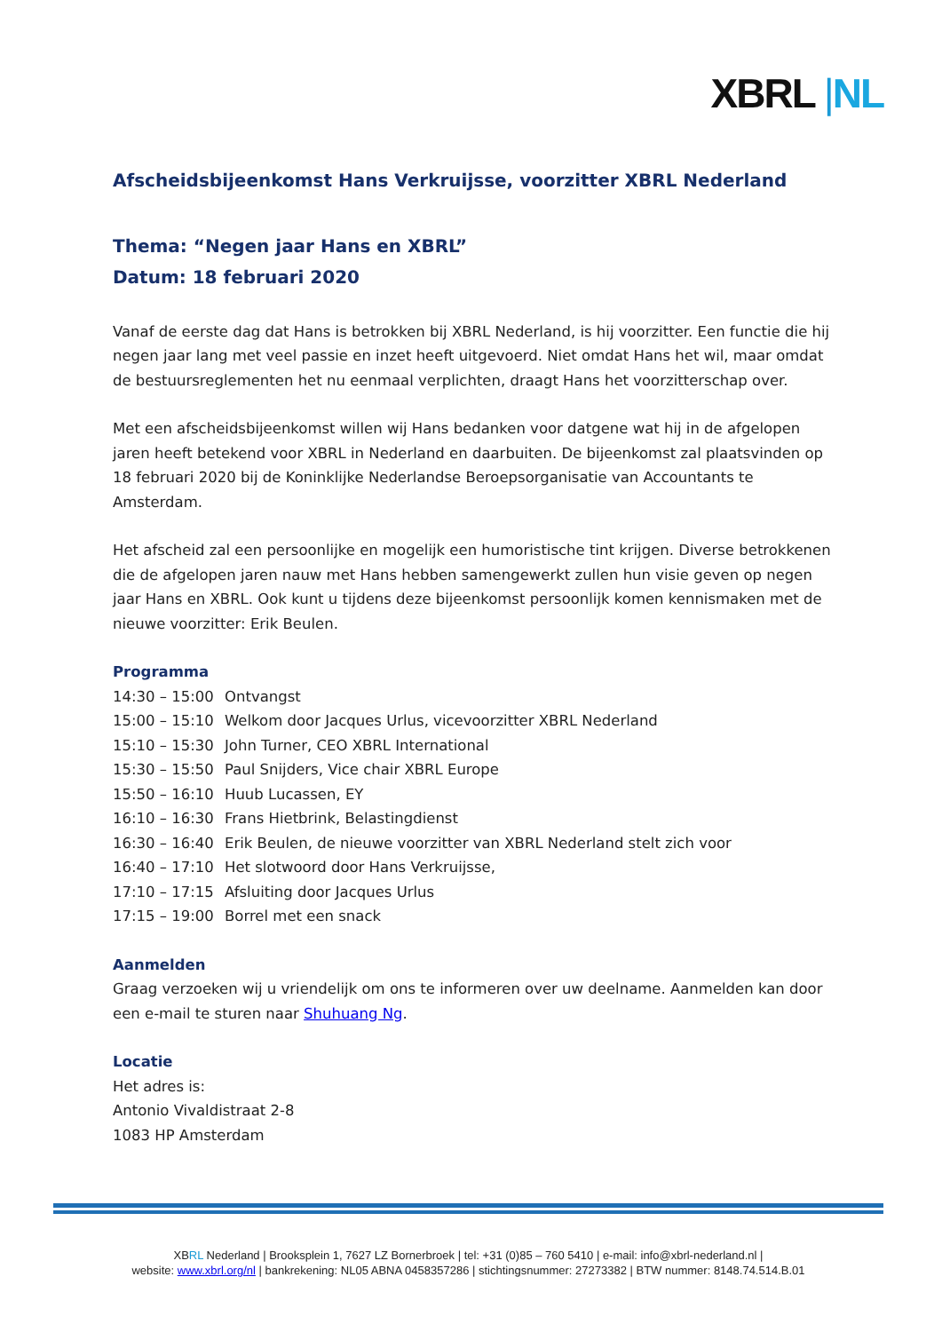XBRL |NL
Afscheidsbijeenkomst Hans Verkruijsse, voorzitter XBRL Nederland
Thema: “Negen jaar Hans en XBRL”
Datum: 18 februari 2020
Vanaf de eerste dag dat Hans is betrokken bij XBRL Nederland, is hij voorzitter. Een functie die hij negen jaar lang met veel passie en inzet heeft uitgevoerd. Niet omdat Hans het wil, maar omdat de bestuursreglementen het nu eenmaal verplichten, draagt Hans het voorzitterschap over.
Met een afscheidsbijeenkomst willen wij Hans bedanken voor datgene wat hij in de afgelopen jaren heeft betekend voor XBRL in Nederland en daarbuiten. De bijeenkomst zal plaatsvinden op 18 februari 2020 bij de Koninklijke Nederlandse Beroepsorganisatie van Accountants te Amsterdam.
Het afscheid zal een persoonlijke en mogelijk een humoristische tint krijgen. Diverse betrokkenen die de afgelopen jaren nauw met Hans hebben samengewerkt zullen hun visie geven op negen jaar Hans en XBRL. Ook kunt u tijdens deze bijeenkomst persoonlijk komen kennismaken met de nieuwe voorzitter: Erik Beulen.
Programma
| 14:30 – 15:00 | Ontvangst |
| 15:00 – 15:10 | Welkom door Jacques Urlus, vicevoorzitter XBRL Nederland |
| 15:10 – 15:30 | John Turner, CEO XBRL International |
| 15:30 – 15:50 | Paul Snijders, Vice chair XBRL Europe |
| 15:50 – 16:10 | Huub Lucassen, EY |
| 16:10 – 16:30 | Frans Hietbrink, Belastingdienst |
| 16:30 – 16:40 | Erik Beulen, de nieuwe voorzitter van XBRL Nederland stelt zich voor |
| 16:40 – 17:10 | Het slotwoord door Hans Verkruijsse, |
| 17:10 – 17:15 | Afsluiting door Jacques Urlus |
| 17:15 – 19:00 | Borrel met een snack |
Aanmelden
Graag verzoeken wij u vriendelijk om ons te informeren over uw deelname. Aanmelden kan door een e-mail te sturen naar Shuhuang Ng.
Locatie
Het adres is:
Antonio Vivaldistraat 2-8
1083 HP Amsterdam
XBRL Nederland | Brooksplein 1, 7627 LZ Bornerbroek | tel: +31 (0)85 – 760 5410 | e-mail: info@xbrl-nederland.nl |
website: www.xbrl.org/nl | bankrekening: NL05 ABNA 0458357286 | stichtingsnummer: 27273382 | BTW nummer: 8148.74.514.B.01